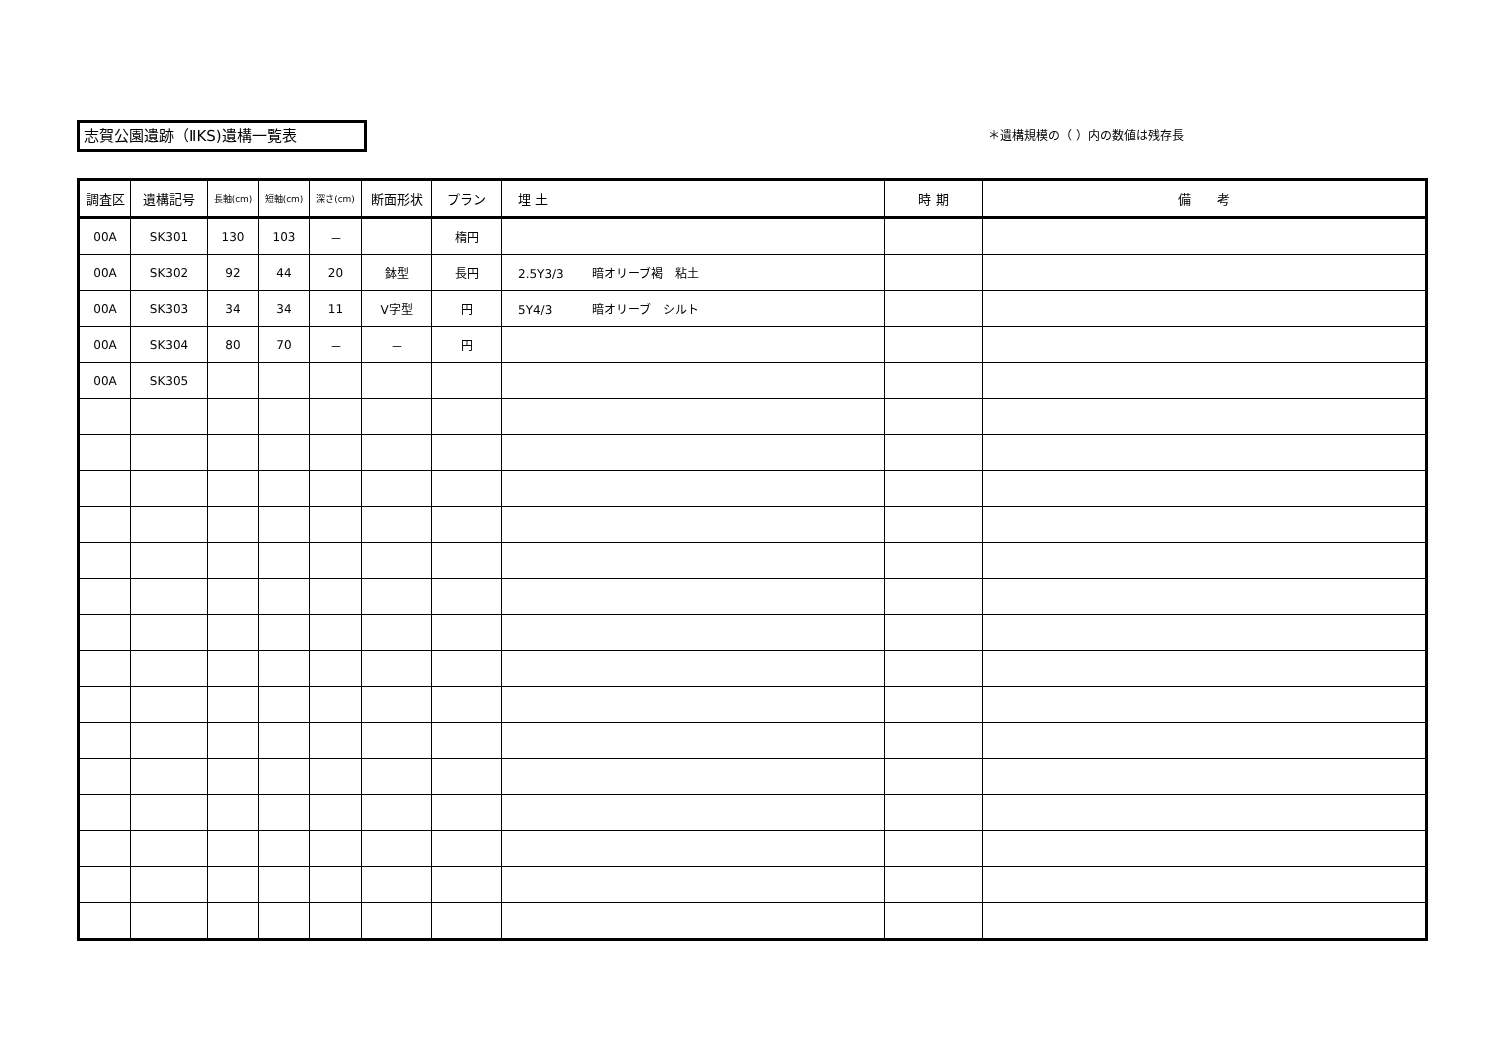志賀公園遺跡（ⅡKS)遺構一覧表 ＊遺構規模の（ ）内の数値は残存長
| 調査区 | 遺構記号 | 長軸(cm) | 短軸(cm) | 深さ(cm) | 断面形状 | プラン | 埋 土 | 時 期 | 備 考 |
| --- | --- | --- | --- | --- | --- | --- | --- | --- | --- |
| 00A | SK301 | 130 | 103 | － | | 楕円 | | | |
| 00A | SK302 | 92 | 44 | 20 | 鉢型 | 長円 | 2.5Y3/3 暗オリーブ褐 粘土 | | |
| 00A | SK303 | 34 | 34 | 11 | V字型 | 円 | 5Y4/3 暗オリーブ シルト | | |
| 00A | SK304 | 80 | 70 | － | － | 円 | | | |
| 00A | SK305 | | | | | | | | |